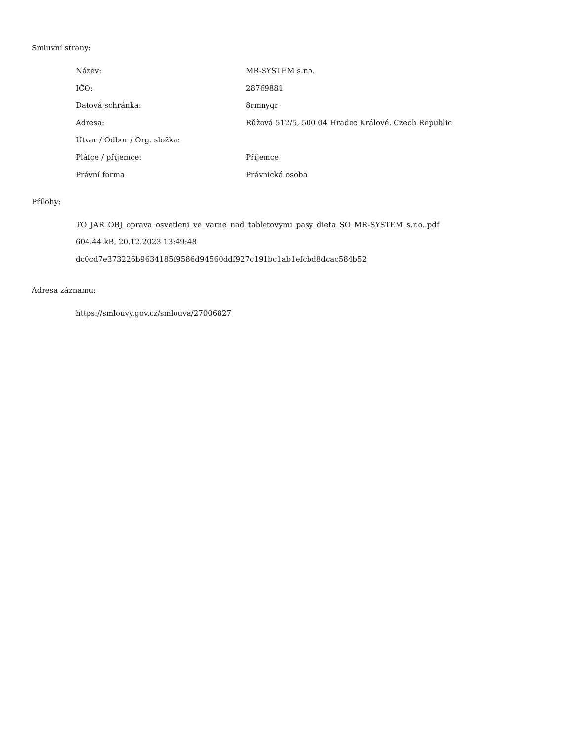Smluvní strany:
| Název: | MR-SYSTEM s.r.o. |
| IČO: | 28769881 |
| Datová schránka: | 8rmnyqr |
| Adresa: | Růžová 512/5, 500 04 Hradec Králové, Czech Republic |
| Útvar / Odbor / Org. složka: | |
| Plátce / příjemce: | Příjemce |
| Právní forma | Právnická osoba |
Přílohy:
TO_JAR_OBJ_oprava_osvetleni_ve_varne_nad_tabletovymi_pasy_dieta_SO_MR-SYSTEM_s.r.o..pdf
604.44 kB, 20.12.2023 13:49:48
dc0cd7e373226b9634185f9586d94560ddf927c191bc1ab1efcbd8dcac584b52
Adresa záznamu:
https://smlouvy.gov.cz/smlouva/27006827